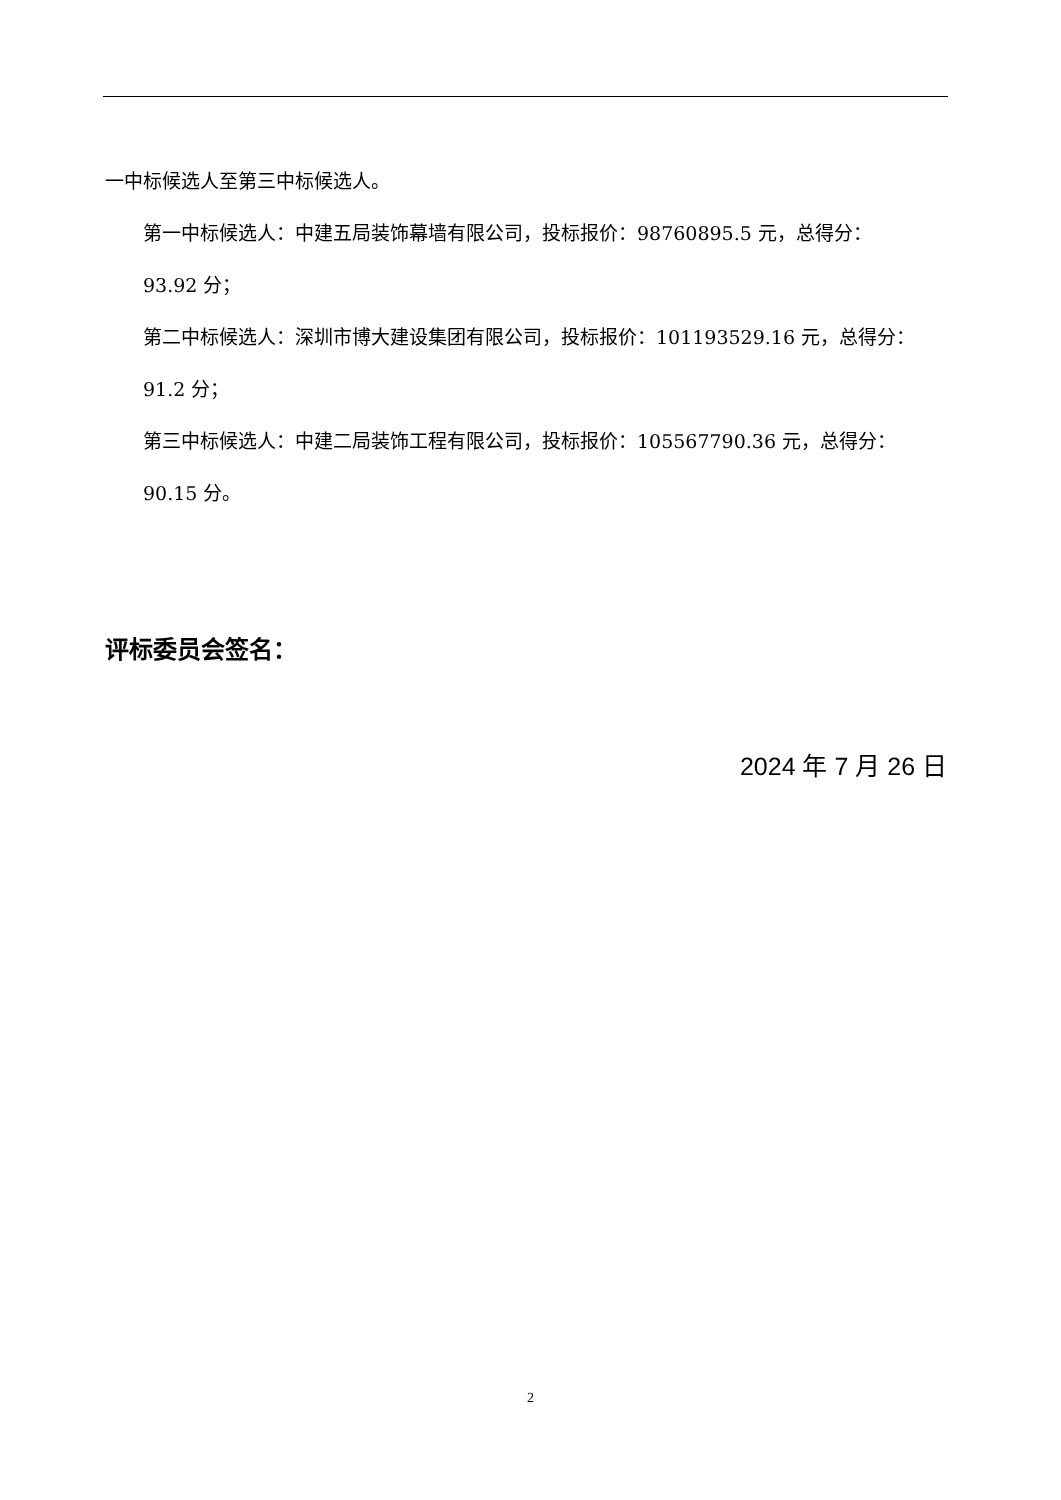一中标候选人至第三中标候选人。
第一中标候选人：中建五局装饰幕墙有限公司，投标报价：98760895.5 元，总得分：
93.92 分；
第二中标候选人：深圳市博大建设集团有限公司，投标报价：101193529.16 元，总得分：91.2 分；
第三中标候选人：中建二局装饰工程有限公司，投标报价：105567790.36 元，总得分：90.15 分。
评标委员会签名：
2024 年 7 月 26 日
2